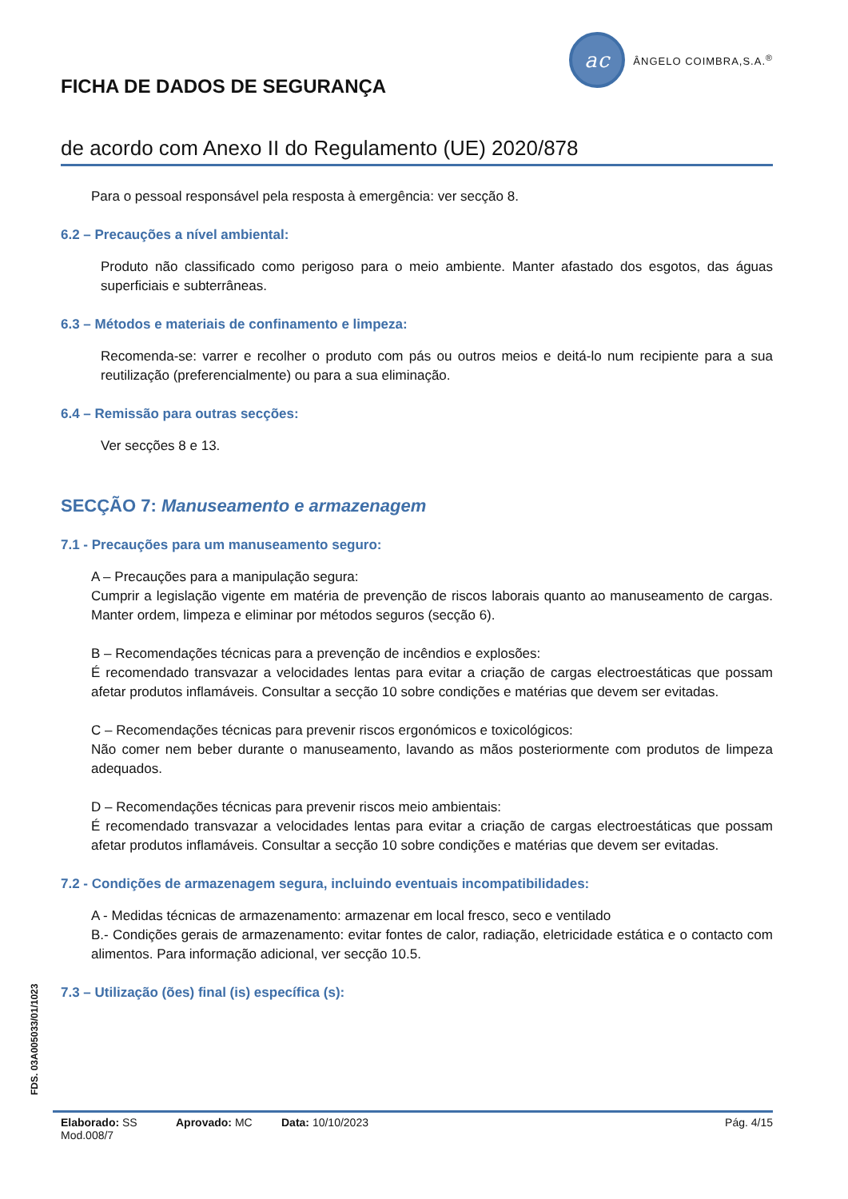FICHA DE DADOS DE SEGURANÇA
ac
ÂNGELO COIMBRA,S.A.<sup>®</sup>
de acordo com Anexo II do Regulamento (UE) 2020/878
Para o pessoal responsável pela resposta à emergência: ver secção 8.
6.2 – Precauções a nível ambiental:
Produto não classificado como perigoso para o meio ambiente. Manter afastado dos esgotos, das águas superficiais e subterrâneas.
6.3 – Métodos e materiais de confinamento e limpeza:
Recomenda-se: varrer e recolher o produto com pás ou outros meios e deitá-lo num recipiente para a sua reutilização (preferencialmente) ou para a sua eliminação.
6.4 – Remissão para outras secções:
Ver secções 8 e 13.
SECÇÃO 7: Manuseamento e armazenagem
7.1 - Precauções para um manuseamento seguro:
A – Precauções para a manipulação segura:
Cumprir a legislação vigente em matéria de prevenção de riscos laborais quanto ao manuseamento de cargas. Manter ordem, limpeza e eliminar por métodos seguros (secção 6).
B – Recomendações técnicas para a prevenção de incêndios e explosões:
É recomendado transvazar a velocidades lentas para evitar a criação de cargas electroestáticas que possam afetar produtos inflamáveis. Consultar a secção 10 sobre condições e matérias que devem ser evitadas.
C – Recomendações técnicas para prevenir riscos ergonómicos e toxicológicos:
Não comer nem beber durante o manuseamento, lavando as mãos posteriormente com produtos de limpeza adequados.
D – Recomendações técnicas para prevenir riscos meio ambientais:
É recomendado transvazar a velocidades lentas para evitar a criação de cargas electroestáticas que possam afetar produtos inflamáveis. Consultar a secção 10 sobre condições e matérias que devem ser evitadas.
7.2 - Condições de armazenagem segura, incluindo eventuais incompatibilidades:
A - Medidas técnicas de armazenamento: armazenar em local fresco, seco e ventilado
B.- Condições gerais de armazenamento: evitar fontes de calor, radiação, eletricidade estática e o contacto com alimentos. Para informação adicional, ver secção 10.5.
7.3 – Utilização (ões) final (is) específica (s):
FDS. 03A005033/01/1023
Elaborado: SS Aprovado: MC Data: 10/10/2023 Pág. 4/15
Mod.008/7